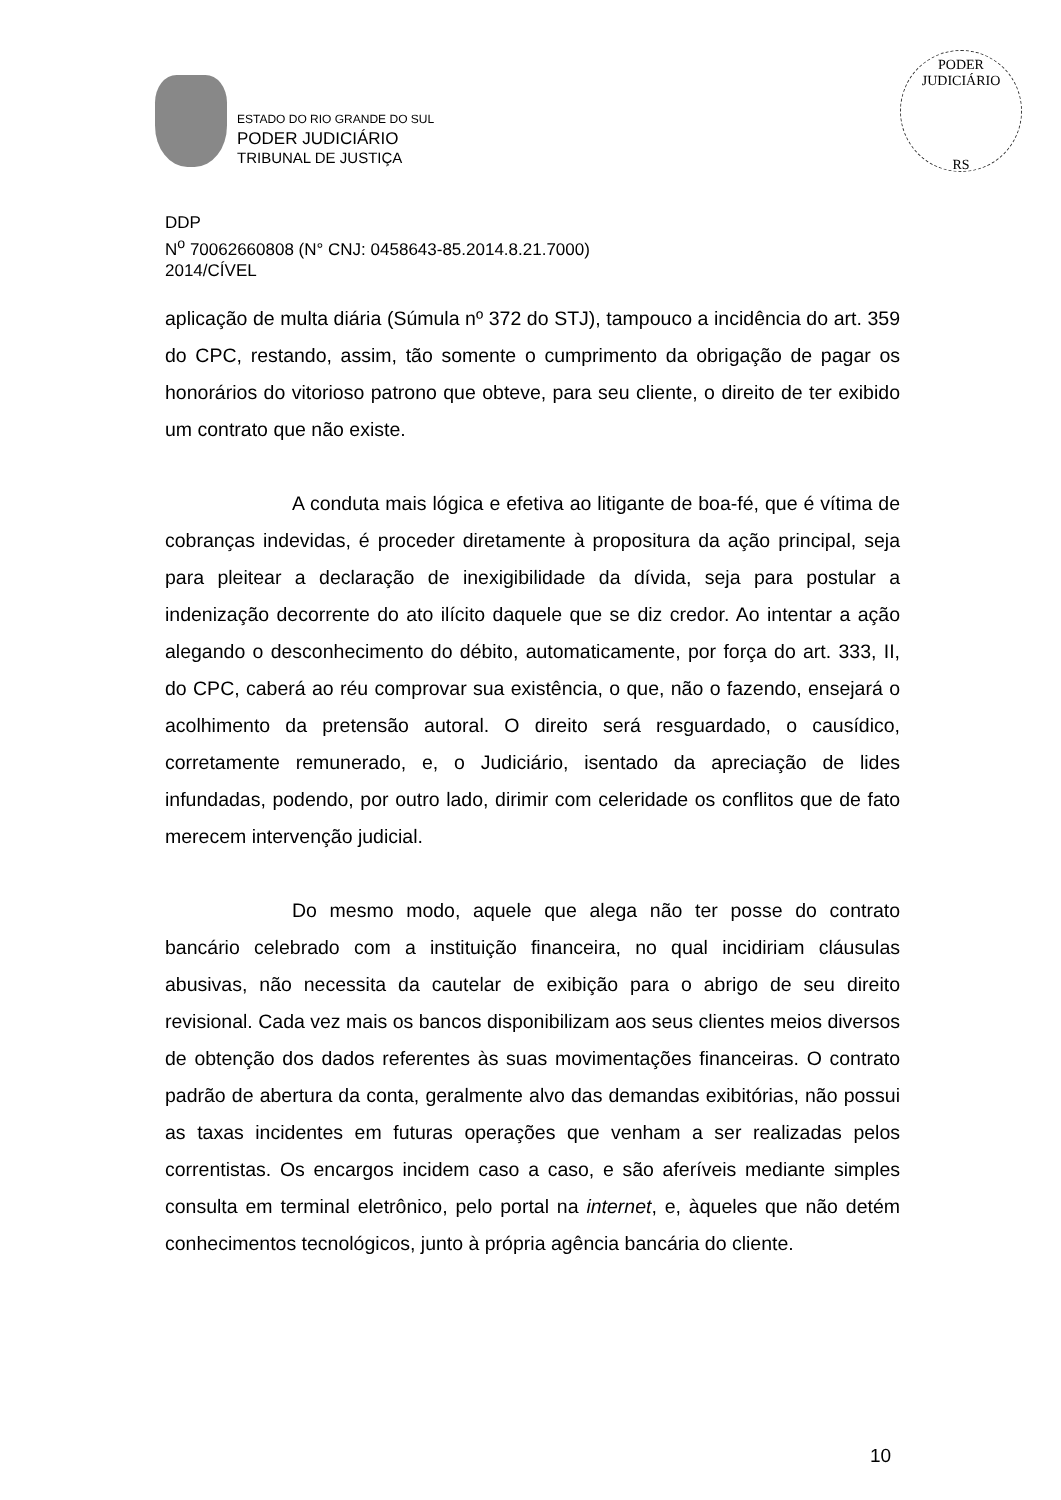ESTADO DO RIO GRANDE DO SUL
PODER JUDICIÁRIO
TRIBUNAL DE JUSTIÇA
PODER JUDICIÁRIO
RS
DDP
N<sup>o</sup> 70062660808 (N° CNJ: 0458643-85.2014.8.21.7000)
2014/CÍVEL
aplicação de multa diária (Súmula nº 372 do STJ), tampouco a incidência do art. 359 do CPC, restando, assim, tão somente o cumprimento da obrigação de pagar os honorários do vitorioso patrono que obteve, para seu cliente, o direito de ter exibido um contrato que não existe.
A conduta mais lógica e efetiva ao litigante de boa-fé, que é vítima de cobranças indevidas, é proceder diretamente à propositura da ação principal, seja para pleitear a declaração de inexigibilidade da dívida, seja para postular a indenização decorrente do ato ilícito daquele que se diz credor. Ao intentar a ação alegando o desconhecimento do débito, automaticamente, por força do art. 333, II, do CPC, caberá ao réu comprovar sua existência, o que, não o fazendo, ensejará o acolhimento da pretensão autoral. O direito será resguardado, o causídico, corretamente remunerado, e, o Judiciário, isentado da apreciação de lides infundadas, podendo, por outro lado, dirimir com celeridade os conflitos que de fato merecem intervenção judicial.
Do mesmo modo, aquele que alega não ter posse do contrato bancário celebrado com a instituição financeira, no qual incidiriam cláusulas abusivas, não necessita da cautelar de exibição para o abrigo de seu direito revisional. Cada vez mais os bancos disponibilizam aos seus clientes meios diversos de obtenção dos dados referentes às suas movimentações financeiras. O contrato padrão de abertura da conta, geralmente alvo das demandas exibitórias, não possui as taxas incidentes em futuras operações que venham a ser realizadas pelos correntistas. Os encargos incidem caso a caso, e são aferíveis mediante simples consulta em terminal eletrônico, pelo portal na internet, e, àqueles que não detém conhecimentos tecnológicos, junto à própria agência bancária do cliente.
10